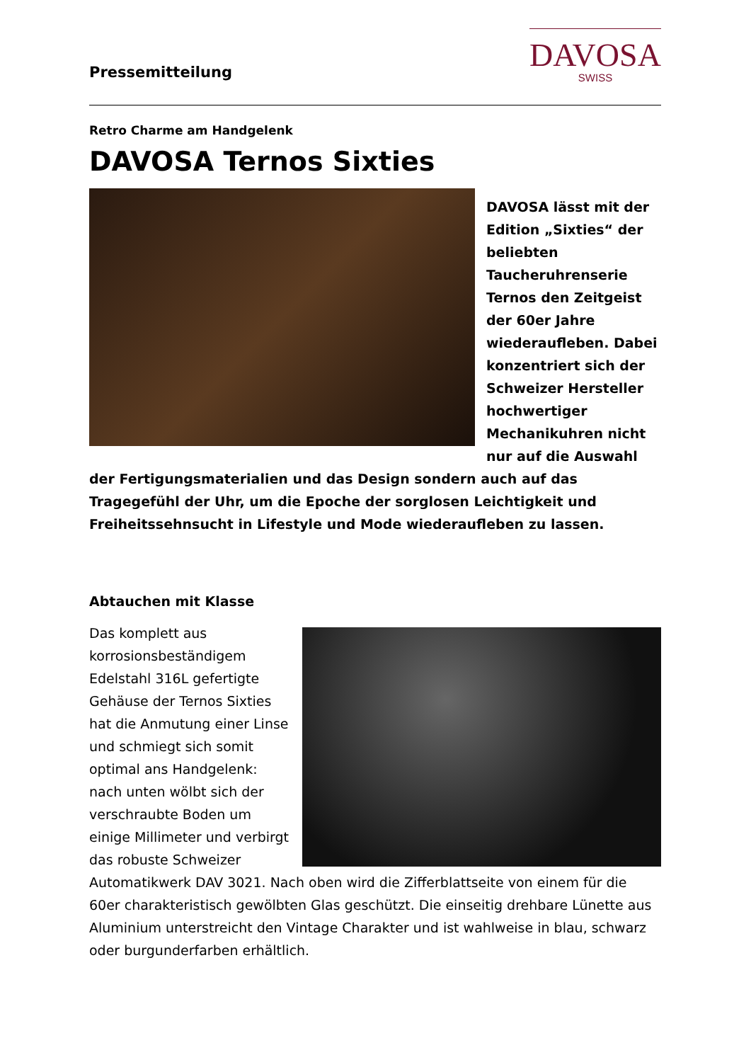Pressemitteilung
DAVOSA
SWISS
Retro Charme am Handgelenk
DAVOSA Ternos Sixties
DAVOSA lässt mit der Edition „Sixties“ der beliebten Taucheruhrenserie Ternos den Zeitgeist der 60er Jahre wiederaufleben. Dabei konzentriert sich der Schweizer Hersteller hochwertiger Mechanikuhren nicht nur auf die Auswahl der Fertigungsmaterialien und das Design sondern auch auf das Tragegefühl der Uhr, um die Epoche der sorglosen Leichtigkeit und Freiheitssehnsucht in Lifestyle und Mode wiederaufleben zu lassen.
Abtauchen mit Klasse
Das komplett aus korrosionsbeständigem Edelstahl 316L gefertigte Gehäuse der Ternos Sixties hat die Anmutung einer Linse und schmiegt sich somit optimal ans Handgelenk: nach unten wölbt sich der verschraubte Boden um einige Millimeter und verbirgt das robuste Schweizer Automatikwerk DAV 3021. Nach oben wird die Zifferblattseite von einem für die 60er charakteristisch gewölbten Glas geschützt. Die einseitig drehbare Lünette aus Aluminium unterstreicht den Vintage Charakter und ist wahlweise in blau, schwarz oder burgunderfarben erhältlich.